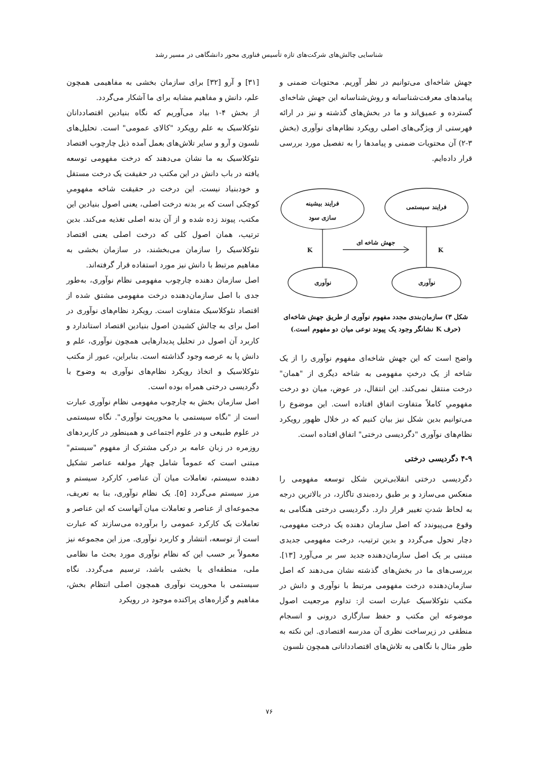شناسایی چالش‌های شرکت‌های تازه تأسیس فناوری محور دانشگاهی در مسیر رشد
جهش شاخه‌ای می‌توانیم در نظر آوریم. محتویات ضمنی و پیامدهای معرفت‌شناسانه و روش‌شناسانه این جهش شاخه‌ای گسترده و عمیق‌اند و ما در بخش‌های گذشته و نیز در ارائه فهرستی از ویژگی‌های اصلی رویکرد نظام‌های نوآوری (بخش ۳-۲) آن محتویات ضمنی و پیامدها را به تفصیل مورد بررسی قرار داده‌ایم.
فرایند بیشینه
سازی سود
فرایند سیستمی
نوآوری
نوآوری
جهش شاخه ای
K
K
شکل ۳) سازمان‌بندی مجدد مفهوم نوآوری از طریق جهش شاخه‌ای
(حرف K نشانگر وجود یک پیوند نوعی میان دو مفهوم است.)
واضح است که این جهش شاخه‌ای مفهوم نوآوری را از یک شاخه از یک درختِ مفهومی به شاخه دیگری از "همان" درخت منتقل نمی‌کند. این انتقال، در عوض، میان دو درخت مفهومیِ کاملاً متفاوت اتفاق افتاده است. این موضوع را می‌توانیم بدین شکل نیز بیان کنیم که در خلال ظهور رویکرد نظام‌های نوآوری "دگردیسی درختی" اتفاق افتاده است.
۴-۹ دگردیسی درختی
دگردیسی درختی انقلابی‌ترین شکل توسعه مفهومی را منعکس می‌سازد و بر طبق رده‌بندی تاگارد، در بالاترین درجه به لحاظ شدتِ تغییر قرار دارد. دگردیسی درختی هنگامی به وقوع می‌پیوندد که اصل سازمان دهنده یک درخت مفهومی، دچار تحول می‌گردد و بدین ترتیب، درخت مفهومی جدیدی مبتنی بر یک اصل سازمان‌دهنده جدید سر بر می‌آورد [۱۳]. بررسی‌های ما در بخش‌های گذشته نشان می‌دهند که اصل سازمان‌دهنده درخت مفهومی مرتبط با نوآوری و دانش در مکتب نئوکلاسیک عبارت است از: تداوم مرجعیت اصول موضوعه این مکتب و حفظ سازگاری درونی و انسجام منطقی در زیرساخت نظری آن مدرسه اقتصادی. این نکته به طور مثال با نگاهی به تلاش‌های اقتصاددانانی همچون نلسون
[۳۱] و آرو [۳۲] برای سازمان بخشی به مفاهیمی همچون علم، دانش و مفاهیم مشابه برای ما آشکار می‌گردد.
از بخش ۴-۱ بیاد می‌آوریم که نگاه بنیادین اقتصاددانان نئوکلاسیک به علم رویکرد "کالای عمومی" است. تحلیل‌های نلسون و آرو و سایر تلاش‌های بعمل آمده ذیل چارچوب اقتصاد نئوکلاسیک به ما نشان می‌دهند که درخت مفهومی توسعه یافته در باب دانش در این مکتب در حقیقت یک درخت مستقل و خودبنیاد نیست. این درخت در حقیقت شاخه مفهومیِ کوچکی است که بر بدنه درخت اصلی، یعنی اصول بنیادین این مکتب، پیوند زده شده و از آن بدنه اصلی تغذیه می‌کند. بدین ترتیب، همان اصول کلی که درخت اصلی یعنی اقتصاد نئوکلاسیک را سازمان می‌بخشند، در سازمان بخشی به مفاهیم مرتبط با دانش نیز مورد استفاده قرار گرفته‌اند.
اصل سازمان دهنده چارچوب مفهومی نظام نوآوری، به‌طور جدی با اصل سازمان‌دهنده درخت مفهومی مشتق شده از اقتصاد نئوکلاسیک متفاوت است. رویکرد نظام‌های نوآوری در اصل برای به چالش کشیدن اصول بنیادین اقتصاد استاندارد و کاربرد آن اصول در تحلیل پدیدارهایی همچون نوآوری، علم و دانش پا به عرصه وجود گذاشته است. بنابراین، عبور از مکتب نئوکلاسیک و اتخاذ رویکرد نظام‌های نوآوری به وضوح با دگردیسی درختی همراه بوده است.
اصل سازمان بخش به چارچوب مفهومی نظام نوآوری عبارت است از "نگاه سیستمی با محوریت نوآوری". نگاه سیستمی در علوم طبیعی و در علوم اجتماعی و همینطور در کاربردهای روزمره در زبان عامه بر درکی مشترک از مفهوم "سیستم" مبتنی است که عموماً شامل چهار مولفه عناصر تشکیل دهنده سیستم، تعاملات میان آن عناصر، کارکرد سیستم و مرز سیستم می‌گردد [۵]. یک نظام نوآوری، بنا به تعریف، مجموعه‌ای از عناصر و تعاملات میان آنهاست که این عناصر و تعاملات یک کارکرد عمومی را برآورده می‌سازند که عبارت است از توسعه، انتشار و کاربرد نوآوری. مرز این مجموعه نیز معمولاً بر حسب این که نظام نوآوری مورد بحث ما نظامی ملی، منطقه‌ای یا بخشی باشد، ترسیم می‌گردد. نگاه سیستمی با محوریت نوآوری همچون اصلی انتظام بخش، مفاهیم و گزاره‌های پراکنده موجود در رویکرد
۷۶